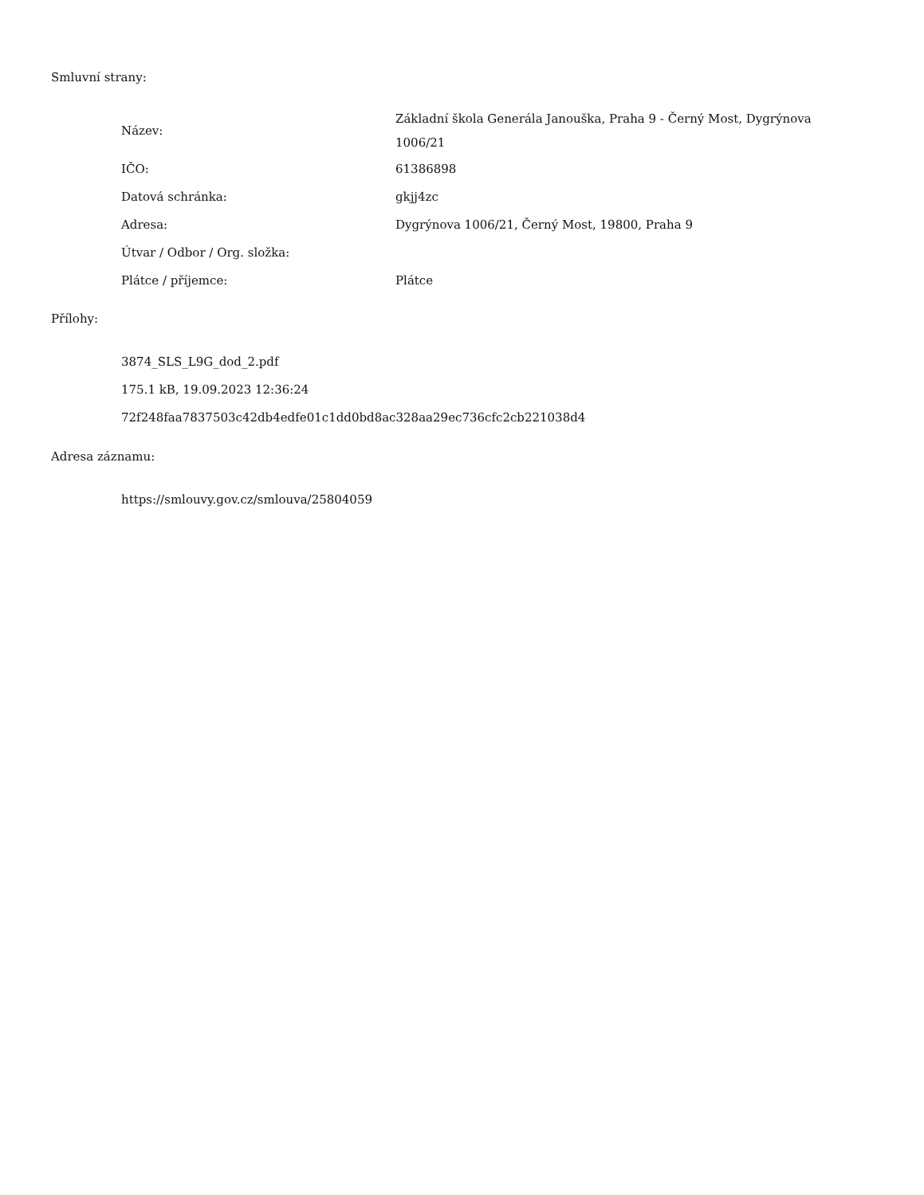Smluvní strany:
| Název: | Základní škola Generála Janouška, Praha 9 - Černý Most, Dygrýnova 1006/21 |
| IČO: | 61386898 |
| Datová schránka: | gkjj4zc |
| Adresa: | Dygrýnova 1006/21, Černý Most, 19800, Praha 9 |
| Útvar / Odbor / Org. složka: | |
| Plátce / příjemce: | Plátce |
Přílohy:
3874_SLS_L9G_dod_2.pdf
175.1 kB, 19.09.2023 12:36:24
72f248faa7837503c42db4edfe01c1dd0bd8ac328aa29ec736cfc2cb221038d4
Adresa záznamu:
https://smlouvy.gov.cz/smlouva/25804059